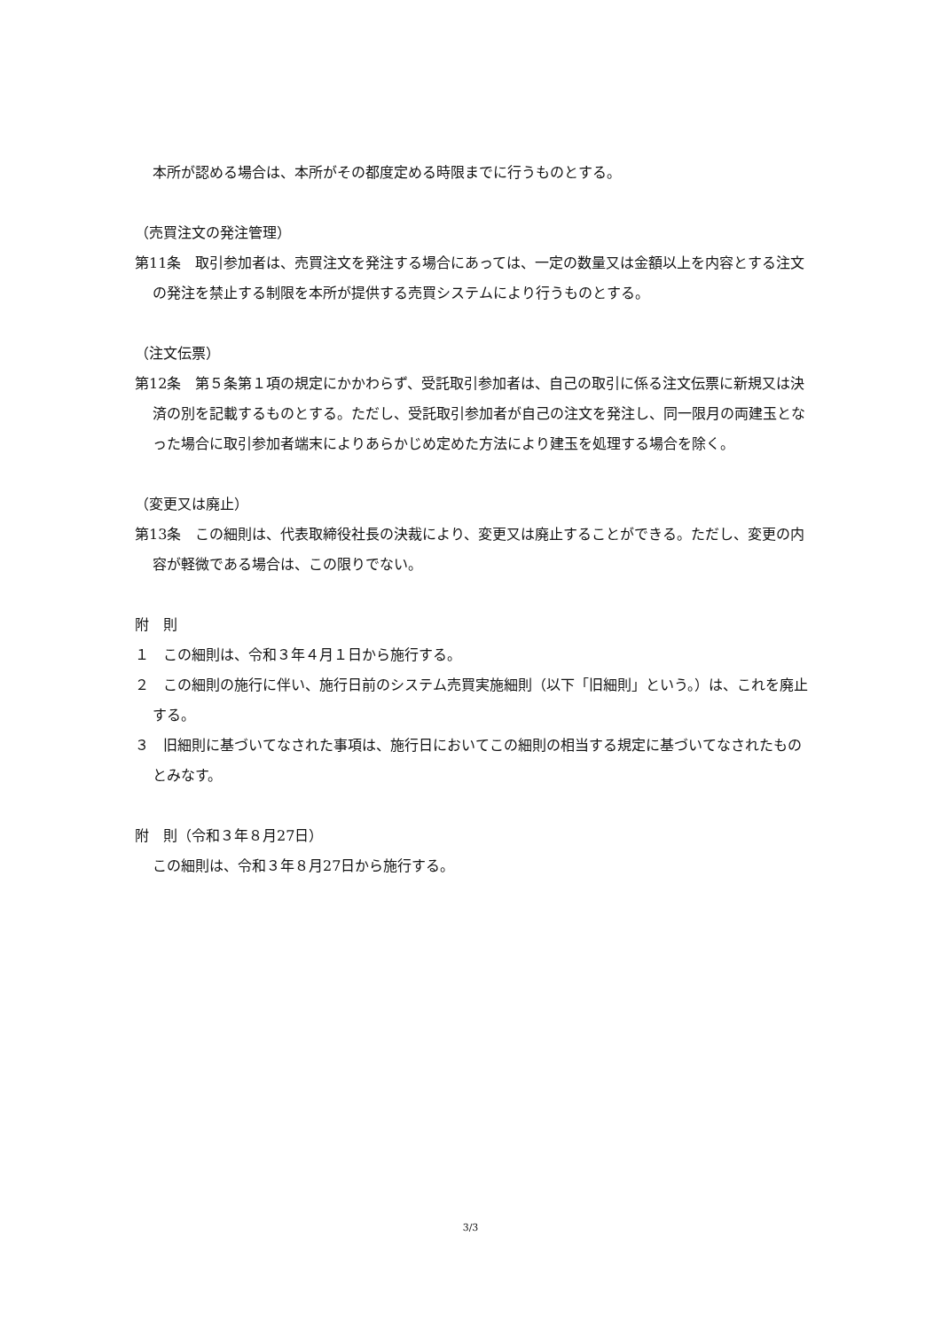本所が認める場合は、本所がその都度定める時限までに行うものとする。
（売買注文の発注管理）
第11条　取引参加者は、売買注文を発注する場合にあっては、一定の数量又は金額以上を内容とする注文の発注を禁止する制限を本所が提供する売買システムにより行うものとする。
（注文伝票）
第12条　第５条第１項の規定にかかわらず、受託取引参加者は、自己の取引に係る注文伝票に新規又は決済の別を記載するものとする。ただし、受託取引参加者が自己の注文を発注し、同一限月の両建玉となった場合に取引参加者端末によりあらかじめ定めた方法により建玉を処理する場合を除く。
（変更又は廃止）
第13条　この細則は、代表取締役社長の決裁により、変更又は廃止することができる。ただし、変更の内容が軽微である場合は、この限りでない。
附　則
１　この細則は、令和３年４月１日から施行する。
２　この細則の施行に伴い、施行日前のシステム売買実施細則（以下「旧細則」という。）は、これを廃止する。
３　旧細則に基づいてなされた事項は、施行日においてこの細則の相当する規定に基づいてなされたものとみなす。
附　則（令和３年８月27日）
この細則は、令和３年８月27日から施行する。
3/3